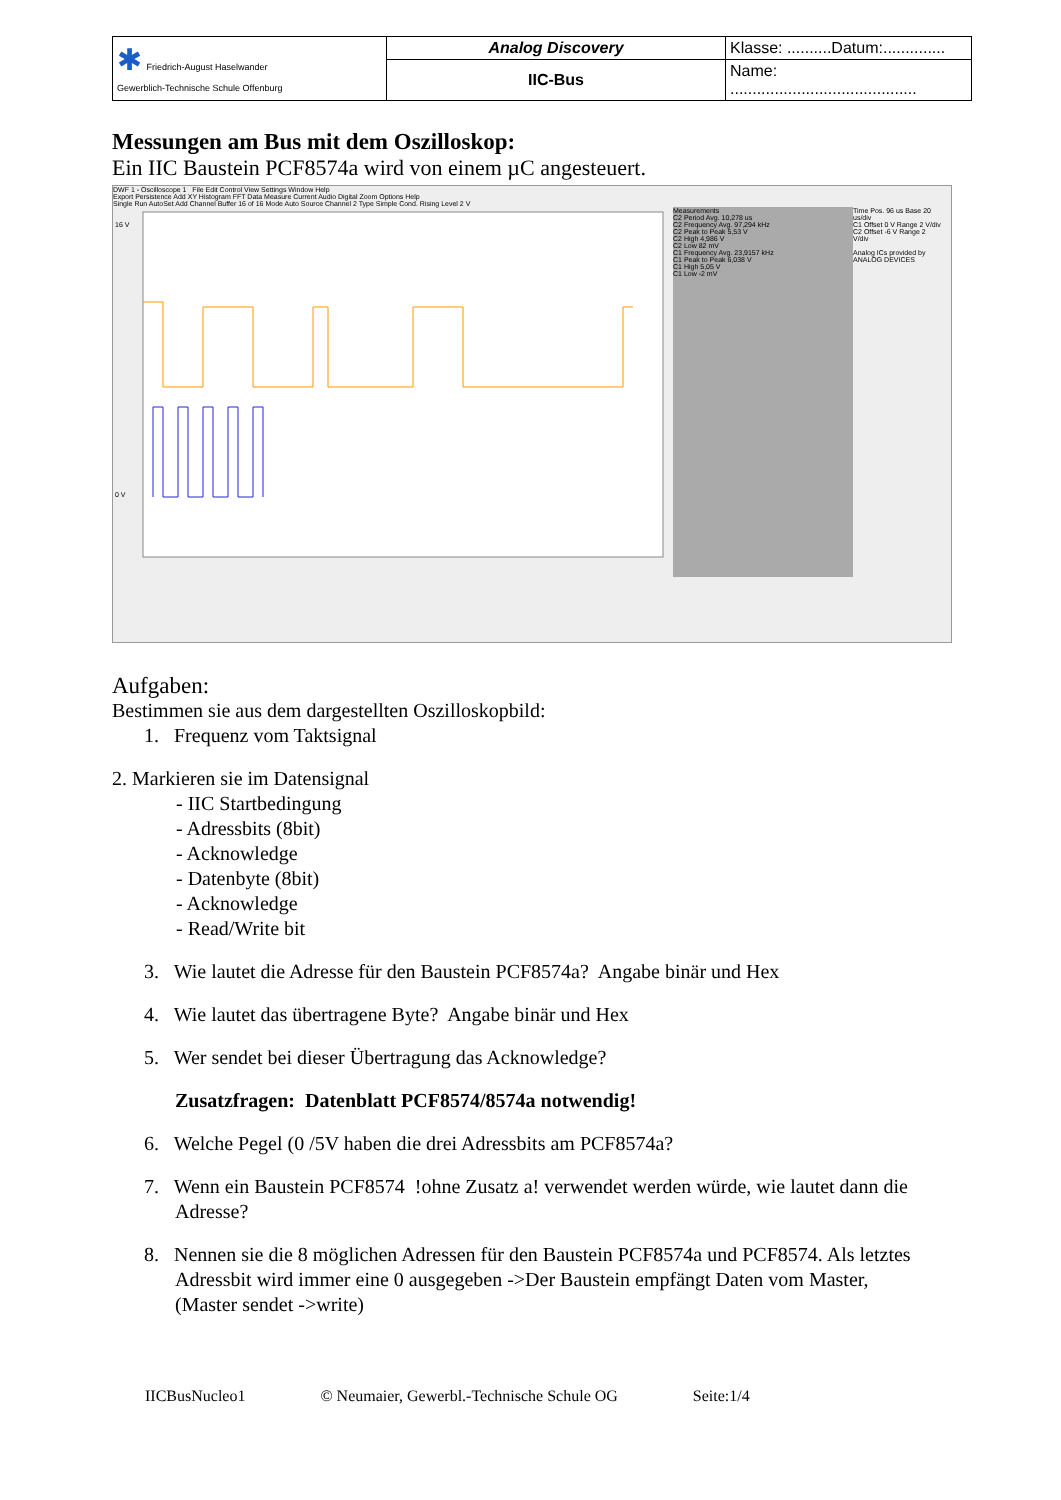| ✱ Friedrich-August Haselwander Gewerblich-Technische Schule Offenburg | Analog Discovery | Klasse: ..........Datum:.............. |
| | IIC-Bus | Name: .......................................... |
Messungen am Bus mit dem Oszilloskop:
Ein IIC Baustein PCF8574a wird von einem µC angesteuert.
DWF 1 - Oscilloscope 1 File Edit Control View Settings Window Help
Export Persistence Add XY Histogram FFT Data Measure Current Audio Digital Zoom Options Help
Single Run AutoSet Add Channel Buffer 16 of 16 Mode Auto Source Channel 2 Type Simple Cond. Rising Level 2 V
16 V
0 V
Measurements
C2 Period Avg. 10,278 us
C2 Frequency Avg. 97,294 kHz
C2 Peak to Peak 5,53 V
C2 High 4,986 V
C2 Low 82 mV
C1 Frequency Avg. 23,9157 kHz
C1 Peak to Peak 6,038 V
C1 High 5,05 V
C1 Low -2 mV
Time Pos. 96 us Base 20 us/div
C1 Offset 0 V Range 2 V/div
C2 Offset -6 V Range 2 V/div
Analog ICs provided by ANALOG DEVICES
Aufgaben:
Bestimmen sie aus dem dargestellten Oszilloskopbild:
1. Frequenz vom Taktsignal
2. Markieren sie im Datensignal
- IIC Startbedingung
- Adressbits (8bit)
- Acknowledge
- Datenbyte (8bit)
- Acknowledge
- Read/Write bit
3. Wie lautet die Adresse für den Baustein PCF8574a? Angabe binär und Hex
4. Wie lautet das übertragene Byte? Angabe binär und Hex
5. Wer sendet bei dieser Übertragung das Acknowledge?
Zusatzfragen: Datenblatt PCF8574/8574a notwendig!
6. Welche Pegel (0 /5V haben die drei Adressbits am PCF8574a?
7. Wenn ein Baustein PCF8574 !ohne Zusatz a! verwendet werden würde, wie lautet dann die
Adresse?
8. Nennen sie die 8 möglichen Adressen für den Baustein PCF8574a und PCF8574. Als letztes
Adressbit wird immer eine 0 ausgegeben ->Der Baustein empfängt Daten vom Master,
(Master sendet ->write)
IICBusNucleo1 © Neumaier, Gewerbl.-Technische Schule OG Seite:1/4